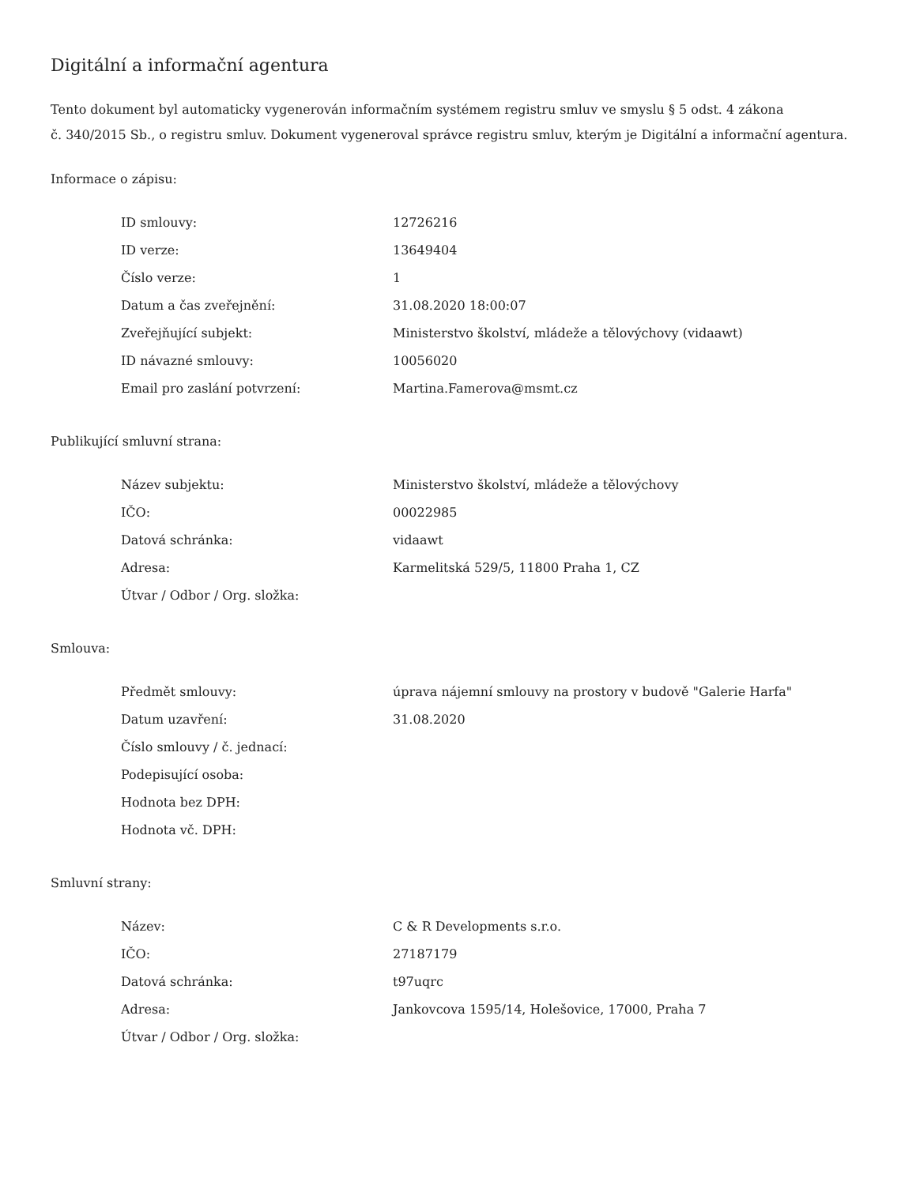Digitální a informační agentura
Tento dokument byl automaticky vygenerován informačním systémem registru smluv ve smyslu § 5 odst. 4 zákona
č. 340/2015 Sb., o registru smluv. Dokument vygeneroval správce registru smluv, kterým je Digitální a informační agentura.
Informace o zápisu:
| ID smlouvy: | 12726216 |
| ID verze: | 13649404 |
| Číslo verze: | 1 |
| Datum a čas zveřejnění: | 31.08.2020 18:00:07 |
| Zveřejňující subjekt: | Ministerstvo školství, mládeže a tělovýchovy (vidaawt) |
| ID návazné smlouvy: | 10056020 |
| Email pro zaslání potvrzení: | Martina.Famerova@msmt.cz |
Publikující smluvní strana:
| Název subjektu: | Ministerstvo školství, mládeže a tělovýchovy |
| IČO: | 00022985 |
| Datová schránka: | vidaawt |
| Adresa: | Karmelitská 529/5, 11800 Praha 1, CZ |
| Útvar / Odbor / Org. složka: | |
Smlouva:
| Předmět smlouvy: | úprava nájemní smlouvy na prostory v budově "Galerie Harfa" |
| Datum uzavření: | 31.08.2020 |
| Číslo smlouvy / č. jednací: | |
| Podepisující osoba: | |
| Hodnota bez DPH: | |
| Hodnota vč. DPH: | |
Smluvní strany:
| Název: | C & R Developments s.r.o. |
| IČO: | 27187179 |
| Datová schránka: | t97uqrc |
| Adresa: | Jankovcova 1595/14, Holešovice, 17000, Praha 7 |
| Útvar / Odbor / Org. složka: | |